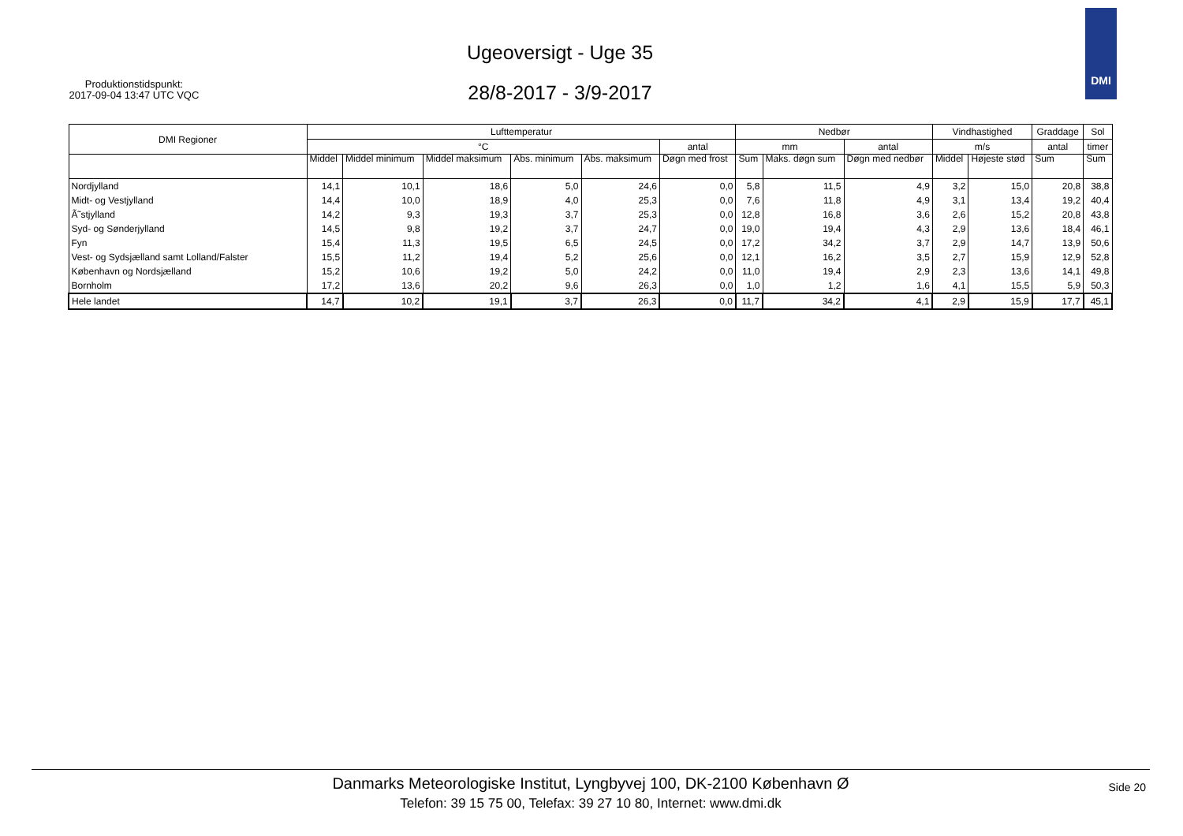Ugeoversigt - Uge 35
Produktionstidspunkt:
2017-09-04 13:47 UTC VQC
28/8-2017 - 3/9-2017
DMI
| DMI Regioner | Lufttemperatur | | | | | | Nedbør | | | Vindhastighed | | Graddage | Sol |
| --- | --- | --- | --- | --- | --- | --- | --- | --- | --- | --- | --- | --- | --- |
| | °C | | | | | antal | mm | | antal | m/s | | antal | timer |
| | Middel | Middel minimum | Middel maksimum | Abs. minimum | Abs. maksimum | Døgn med frost | Sum | Maks. døgn sum | Døgn med nedbør | Middel | Højeste stød | Sum | Sum |
| Nordjylland | 14,1 | 10,1 | 18,6 | 5,0 | 24,6 | 0,0 | 5,8 | 11,5 | 4,9 | 3,2 | 15,0 | 20,8 | 38,8 |
| Midt- og Vestjylland | 14,4 | 10,0 | 18,9 | 4,0 | 25,3 | 0,0 | 7,6 | 11,8 | 4,9 | 3,1 | 13,4 | 19,2 | 40,4 |
| Ã˜stjylland | 14,2 | 9,3 | 19,3 | 3,7 | 25,3 | 0,0 | 12,8 | 16,8 | 3,6 | 2,6 | 15,2 | 20,8 | 43,8 |
| Syd- og Sønderjylland | 14,5 | 9,8 | 19,2 | 3,7 | 24,7 | 0,0 | 19,0 | 19,4 | 4,3 | 2,9 | 13,6 | 18,4 | 46,1 |
| Fyn | 15,4 | 11,3 | 19,5 | 6,5 | 24,5 | 0,0 | 17,2 | 34,2 | 3,7 | 2,9 | 14,7 | 13,9 | 50,6 |
| Vest- og Sydsjælland samt Lolland/Falster | 15,5 | 11,2 | 19,4 | 5,2 | 25,6 | 0,0 | 12,1 | 16,2 | 3,5 | 2,7 | 15,9 | 12,9 | 52,8 |
| København og Nordsjælland | 15,2 | 10,6 | 19,2 | 5,0 | 24,2 | 0,0 | 11,0 | 19,4 | 2,9 | 2,3 | 13,6 | 14,1 | 49,8 |
| Bornholm | 17,2 | 13,6 | 20,2 | 9,6 | 26,3 | 0,0 | 1,0 | 1,2 | 1,6 | 4,1 | 15,5 | 5,9 | 50,3 |
| Hele landet | 14,7 | 10,2 | 19,1 | 3,7 | 26,3 | 0,0 | 11,7 | 34,2 | 4,1 | 2,9 | 15,9 | 17,7 | 45,1 |
Danmarks Meteorologiske Institut, Lyngbyvej 100, DK-2100 København Ø
Telefon: 39 15 75 00, Telefax: 39 27 10 80, Internet: www.dmi.dk
Side 20